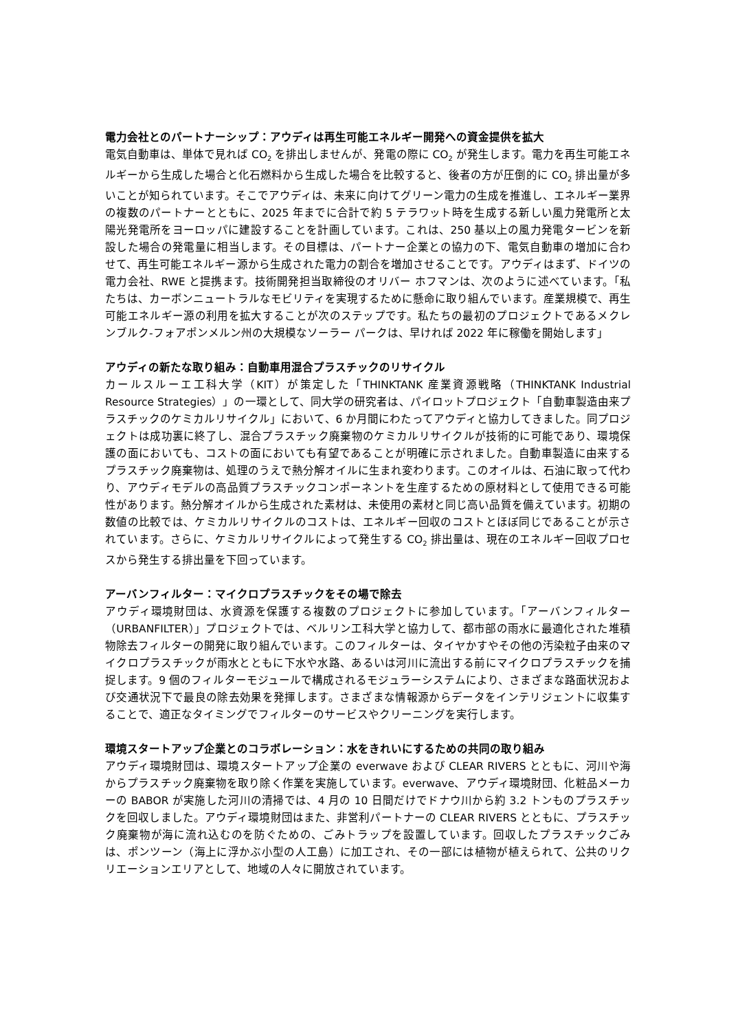電力会社とのパートナーシップ：アウディは再生可能エネルギー開発への資金提供を拡大
電気自動車は、単体で見れば CO<sub>2</sub> を排出しませんが、発電の際に CO<sub>2</sub> が発生します。電力を再生可能エネルギーから生成した場合と化石燃料から生成した場合を比較すると、後者の方が圧倒的に CO<sub>2</sub> 排出量が多いことが知られています。そこでアウディは、未来に向けてグリーン電力の生成を推進し、エネルギー業界の複数のパートナーとともに、2025 年までに合計で約 5 テラワット時を生成する新しい風力発電所と太陽光発電所をヨーロッパに建設することを計画しています。これは、250 基以上の風力発電タービンを新設した場合の発電量に相当します。その目標は、パートナー企業との協力の下、電気自動車の増加に合わせて、再生可能エネルギー源から生成された電力の割合を増加させることです。アウディはまず、ドイツの電力会社、RWE と提携ます。技術開発担当取締役のオリバー ホフマンは、次のように述べています。「私たちは、カーボンニュートラルなモビリティを実現するために懸命に取り組んでいます。産業規模で、再生可能エネルギー源の利用を拡大することが次のステップです。私たちの最初のプロジェクトであるメクレンブルク-フォアポンメルン州の大規模なソーラー パークは、早ければ 2022 年に稼働を開始します」
アウディの新たな取り組み：自動車用混合プラスチックのリサイクル
カールスルーエ工科大学（KIT）が策定した「THINKTANK 産業資源戦略（THINKTANK Industrial Resource Strategies）」の一環として、同大学の研究者は、パイロットプロジェクト「自動車製造由来プラスチックのケミカルリサイクル」において、6 か月間にわたってアウディと協力してきました。同プロジェクトは成功裏に終了し、混合プラスチック廃棄物のケミカルリサイクルが技術的に可能であり、環境保護の面においても、コストの面においても有望であることが明確に示されました。自動車製造に由来するプラスチック廃棄物は、処理のうえで熱分解オイルに生まれ変わります。このオイルは、石油に取って代わり、アウディモデルの高品質プラスチックコンポーネントを生産するための原材料として使用できる可能性があります。熱分解オイルから生成された素材は、未使用の素材と同じ高い品質を備えています。初期の数値の比較では、ケミカルリサイクルのコストは、エネルギー回収のコストとほぼ同じであることが示されています。さらに、ケミカルリサイクルによって発生する CO<sub>2</sub> 排出量は、現在のエネルギー回収プロセスから発生する排出量を下回っています。
アーバンフィルター：マイクロプラスチックをその場で除去
アウディ環境財団は、水資源を保護する複数のプロジェクトに参加しています。「アーバンフィルター（URBANFILTER）」プロジェクトでは、ベルリン工科大学と協力して、都市部の雨水に最適化された堆積物除去フィルターの開発に取り組んでいます。このフィルターは、タイヤかすやその他の汚染粒子由来のマイクロプラスチックが雨水とともに下水や水路、あるいは河川に流出する前にマイクロプラスチックを捕捉します。9 個のフィルターモジュールで構成されるモジュラーシステムにより、さまざまな路面状況および交通状況下で最良の除去効果を発揮します。さまざまな情報源からデータをインテリジェントに収集することで、適正なタイミングでフィルターのサービスやクリーニングを実行します。
環境スタートアップ企業とのコラボレーション：水をきれいにするための共同の取り組み
アウディ環境財団は、環境スタートアップ企業の everwave および CLEAR RIVERS とともに、河川や海からプラスチック廃棄物を取り除く作業を実施しています。everwave、アウディ環境財団、化粧品メーカーの BABOR が実施した河川の清掃では、4 月の 10 日間だけでドナウ川から約 3.2 トンものプラスチックを回収しました。アウディ環境財団はまた、非営利パートナーの CLEAR RIVERS とともに、プラスチック廃棄物が海に流れ込むのを防ぐための、ごみトラップを設置しています。回収したプラスチックごみは、ポンツーン（海上に浮かぶ小型の人工島）に加工され、その一部には植物が植えられて、公共のリクリエーションエリアとして、地域の人々に開放されています。